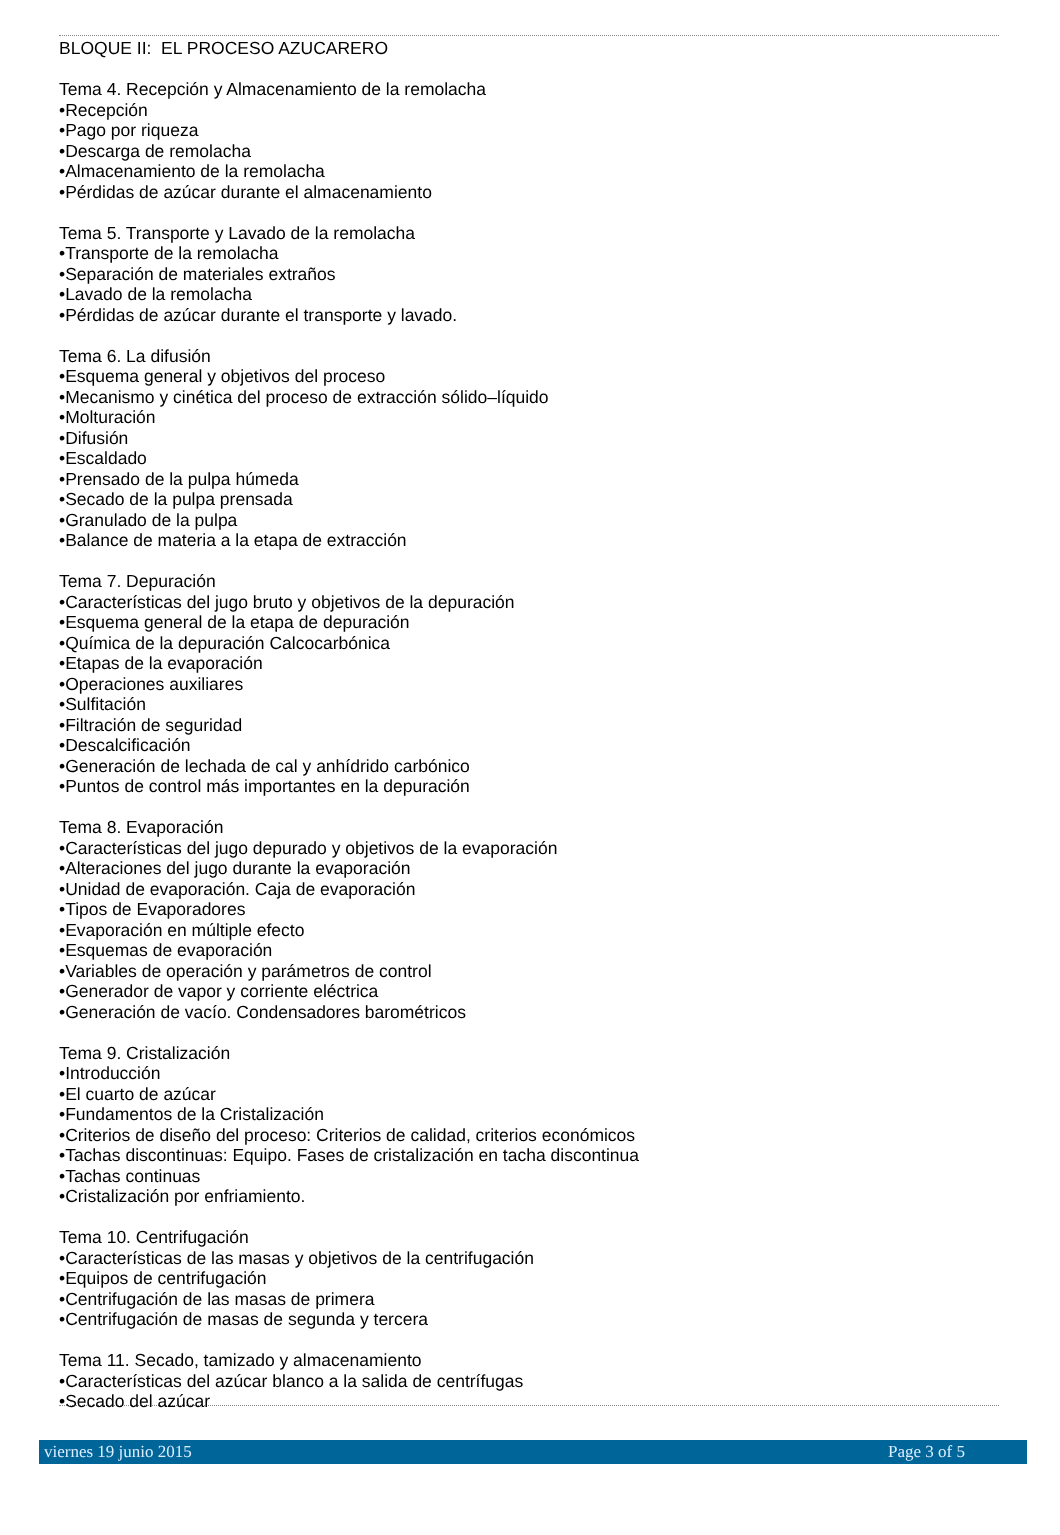BLOQUE II: EL PROCESO AZUCARERO
Tema 4. Recepción y Almacenamiento de la remolacha
•Recepción
•Pago por riqueza
•Descarga de remolacha
•Almacenamiento de la remolacha
•Pérdidas de azúcar durante el almacenamiento
Tema 5. Transporte y Lavado de la remolacha
•Transporte de la remolacha
•Separación de materiales extraños
•Lavado de la remolacha
•Pérdidas de azúcar durante el transporte y lavado.
Tema 6. La difusión
•Esquema general y objetivos del proceso
•Mecanismo y cinética del proceso de extracción sólido–líquido
•Molturación
•Difusión
•Escaldado
•Prensado de la pulpa húmeda
•Secado de la pulpa prensada
•Granulado de la pulpa
•Balance de materia a la etapa de extracción
Tema 7. Depuración
•Características del jugo bruto y objetivos de la depuración
•Esquema general de la etapa de depuración
•Química de la depuración Calcocarbónica
•Etapas de la evaporación
•Operaciones auxiliares
•Sulfitación
•Filtración de seguridad
•Descalcificación
•Generación de lechada de cal y anhídrido carbónico
•Puntos de control más importantes en la depuración
Tema 8. Evaporación
•Características del jugo depurado y objetivos de la evaporación
•Alteraciones del jugo durante la evaporación
•Unidad de evaporación. Caja de evaporación
•Tipos de Evaporadores
•Evaporación en múltiple efecto
•Esquemas de evaporación
•Variables de operación y parámetros de control
•Generador de vapor y corriente eléctrica
•Generación de vacío. Condensadores barométricos
Tema 9. Cristalización
•Introducción
•El cuarto de azúcar
•Fundamentos de la Cristalización
•Criterios de diseño del proceso: Criterios de calidad, criterios económicos
•Tachas discontinuas: Equipo. Fases de cristalización en tacha discontinua
•Tachas continuas
•Cristalización por enfriamiento.
Tema 10. Centrifugación
•Características de las masas y objetivos de la centrifugación
•Equipos de centrifugación
•Centrifugación de las masas de primera
•Centrifugación de masas de segunda y tercera
Tema 11. Secado, tamizado y almacenamiento
•Características del azúcar blanco a la salida de centrífugas
•Secado del azúcar
viernes 19 junio 2015 Page 3 of 5